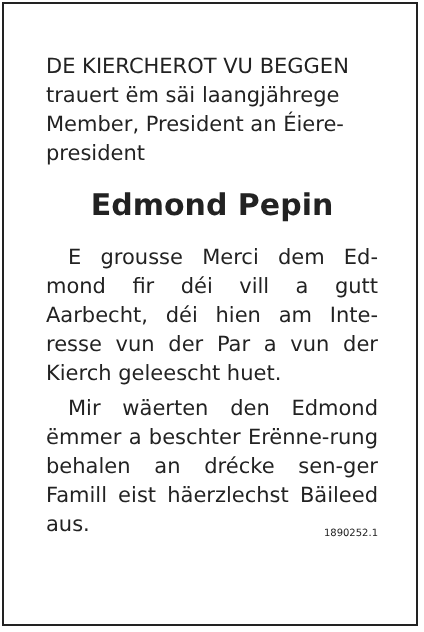DE KIERCHEROT VU BEGGEN
trauert ëm säi laangjährege Member, President an Éiere-president
Edmond Pepin
E grousse Merci dem Ed-mond fir déi vill a gutt Aarbecht, déi hien am Inte-resse vun der Par a vun der Kierch geleescht huet.
Mir wäerten den Edmond ëmmer a beschter Erënne-rung behalen an drécke sen-ger Famill eist häerzlechst Bäileed aus. 1890252.1